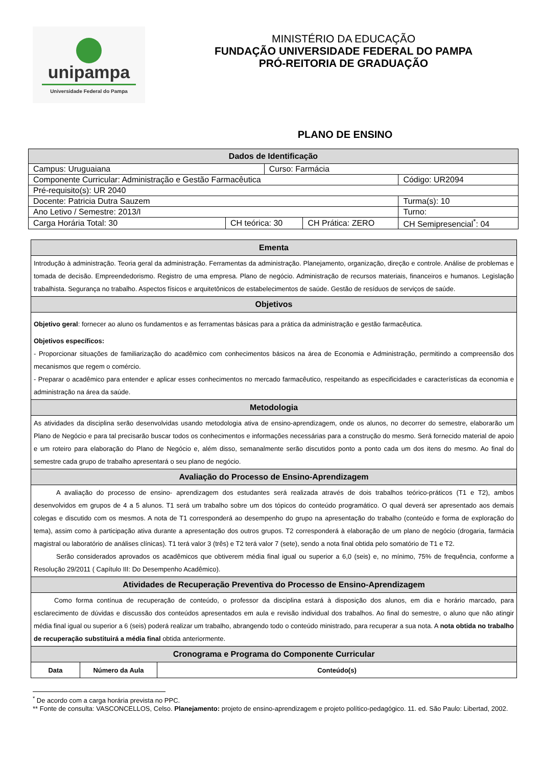unipampa
Universidade Federal do Pampa
MINISTÉRIO DA EDUCAÇÃO
FUNDAÇÃO UNIVERSIDADE FEDERAL DO PAMPA
PRÓ-REITORIA DE GRADUAÇÃO
PLANO DE ENSINO
| Dados de Identificação | | | | |
| --- | --- | --- | --- | --- |
| Campus: Uruguaiana | | Curso: Farmácia | | |
| Componente Curricular: Administração e Gestão Farmacêutica | | | | Código: UR2094 |
| Pré-requisito(s): UR 2040 | | | | |
| Docente: Patricia Dutra Sauzem | | | | Turma(s): 10 |
| Ano Letivo / Semestre: 2013/I | | | | Turno: |
| Carga Horária Total: 30 | CH teórica: 30 | | CH Prática: ZERO | CH Semipresencial<sup>*</sup>: 04 |
| Ementa | | |
| --- | --- | --- |
| Introdução à administração. Teoria geral da administração. Ferramentas da administração. Planejamento, organização, direção e controle. Análise de problemas e tomada de decisão. Empreendedorismo. Registro de uma empresa. Plano de negócio. Administração de recursos materiais, financeiros e humanos. Legislação trabalhista. Segurança no trabalho. Aspectos físicos e arquitetônicos de estabelecimentos de saúde. Gestão de resíduos de serviços de saúde. | | |
| Objetivos | | |
| Objetivo geral : fornecer ao aluno os fundamentos e as ferramentas básicas para a prática da administração e gestão farmacêutica. Objetivos específicos: - Proporcionar situações de familiarização do acadêmico com conhecimentos básicos na área de Economia e Administração, permitindo a compreensão dos mecanismos que regem o comércio. - Preparar o acadêmico para entender e aplicar esses conhecimentos no mercado farmacêutico, respeitando as especificidades e características da economia e administração na área da saúde. | | |
| Metodologia | | |
| As atividades da disciplina serão desenvolvidas usando metodologia ativa de ensino-aprendizagem, onde os alunos, no decorrer do semestre, elaborarão um Plano de Negócio e para tal precisarão buscar todos os conhecimentos e informações necessárias para a construção do mesmo. Será fornecido material de apoio e um roteiro para elaboração do Plano de Negócio e, além disso, semanalmente serão discutidos ponto a ponto cada um dos itens do mesmo. Ao final do semestre cada grupo de trabalho apresentará o seu plano de negócio. | | |
| Avaliação do Processo de Ensino-Aprendizagem | | |
| A avaliação do processo de ensino- aprendizagem dos estudantes será realizada através de dois trabalhos teórico-práticos (T1 e T2), ambos desenvolvidos em grupos de 4 a 5 alunos. T1 será um trabalho sobre um dos tópicos do conteúdo programático. O qual deverá ser apresentado aos demais colegas e discutido com os mesmos. A nota de T1 corresponderá ao desempenho do grupo na apresentação do trabalho (conteúdo e forma de exploração do tema), assim como à participação ativa durante a apresentação dos outros grupos. T2 corresponderá à elaboração de um plano de negócio (drogaria, farmácia magistral ou laboratório de análises clínicas). T1 terá valor 3 (três) e T2 terá valor 7 (sete), sendo a nota final obtida pelo somatório de T1 e T2. Serão considerados aprovados os acadêmicos que obtiverem média final igual ou superior a 6,0 (seis) e, no mínimo, 75% de frequência, conforme a Resolução 29/2011 ( Capítulo III: Do Desempenho Acadêmico). | | |
| Atividades de Recuperação Preventiva do Processo de Ensino-Aprendizagem | | |
| Como forma contínua de recuperação de conteúdo, o professor da disciplina estará à disposição dos alunos, em dia e horário marcado, para esclarecimento de dúvidas e discussão dos conteúdos apresentados em aula e revisão individual dos trabalhos. Ao final do semestre, o aluno que não atingir média final igual ou superior a 6 (seis) poderá realizar um trabalho, abrangendo todo o conteúdo ministrado, para recuperar a sua nota. A nota obtida no trabalho de recuperação substituirá a média final obtida anteriormente. | | |
| Cronograma e Programa do Componente Curricular | | |
| Data | Número da Aula | Conteúdo(s) |
<sup>*</sup> De acordo com a carga horária prevista no PPC.
** Fonte de consulta: VASCONCELLOS, Celso. Planejamento: projeto de ensino-aprendizagem e projeto político-pedagógico. 11. ed. São Paulo: Libertad, 2002.